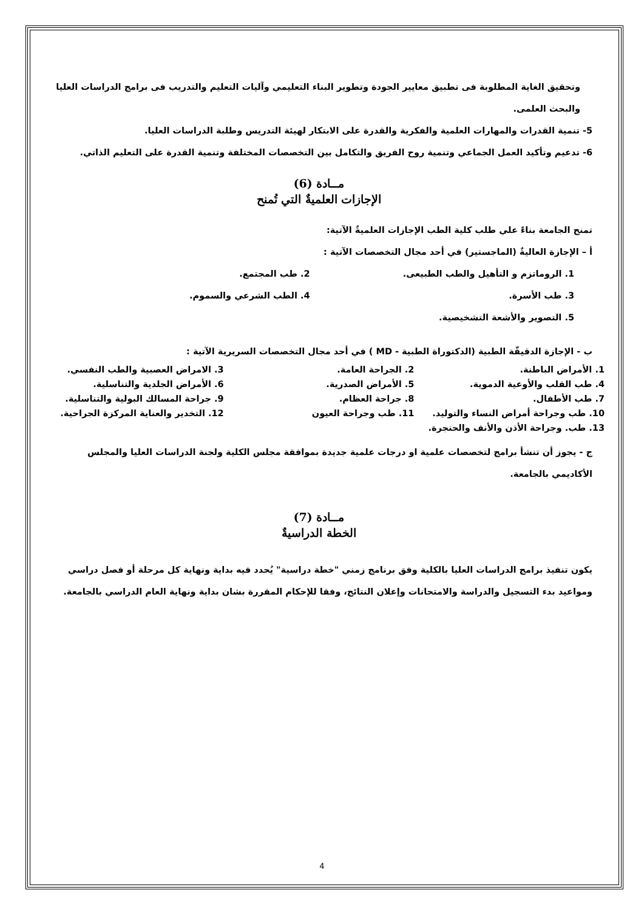وتحقيق الغاية المطلوبة فى تطبيق معايير الجودة وتطوير البناء التعليمي وآليات التعليم والتدريب فى برامج الدراسات العليا والبحث العلمى.
5- تنمية القدرات والمهارات العلمية والفكرية والقدرة على الابتكار لهيئة التدريس وطلبة الدراسات العليا.
6- تدعيم وتأكيد العمل الجماعي وتنمية روح الفريق والتكامل بين التخصصات المختلفة وتنمية القدرة على التعليم الذاتي.
مــادة (6)
الإجازات العلميةٌ التي تُمنح
تمنح الجامعة بناءً علي طلب كلية الطب الإجازات العلميةٌ الآتية:
أ – الإجازة العاليةٌ (الماجستير) في أحد مجال التخصصات الآتية :
1. الروماتزم و التأهيل والطب الطبيعى. 2. طب المجتمع. 3. طب الأسرة. 4. الطب الشرعي والسموم. 5. التصوير والأشعة التشخيصية.
ب - الإجازة الدقيقّة الطبية (الدكتوراة الطبية - MD ) في أحد مجال التخصصات السريرية الآتية :
1. الأمراض الباطنة. 2. الجراحة العامة. 3. الامراض العصبية والطب النفسي. 4. طب القلب والأوعية الدموية. 5. الأمراض الصدرية. 6. الأمراض الجلدية والتناسلية. 7. طب الأطفال. 8. جراحة العظام. 9. جراحة المسالك البولية والتناسلية. 10. طب وجراحة أمراض النساء والتوليد. 11. طب وجراحة العيون 12. التخدير والعناية المركزة الجراحية. 13. طب. وجراحة الأذن والأنف والحنجرة.
ج - يجوز أن تنشأ برامج لتخصصات علمية او درجات علمية جديدة بموافقة مجلس الكلية ولجنة الدراسات العليا والمجلس الأكاديمي بالجامعة.
مــادة (7)
الخطة الدراسيةٌ
يكون تنفيذ برامج الدراسات العليا بالكلية وفق برنامج زمني "خطة دراسية" يُحدد فيه بداية ونهاية كل مرحلة أو فصل دراسي ومواعيد بدء التسجيل والدراسة والامتحانات وإعلان النتائج، وفقا للإحكام المقررة بشان بداية ونهاية العام الدراسي بالجامعة.
4